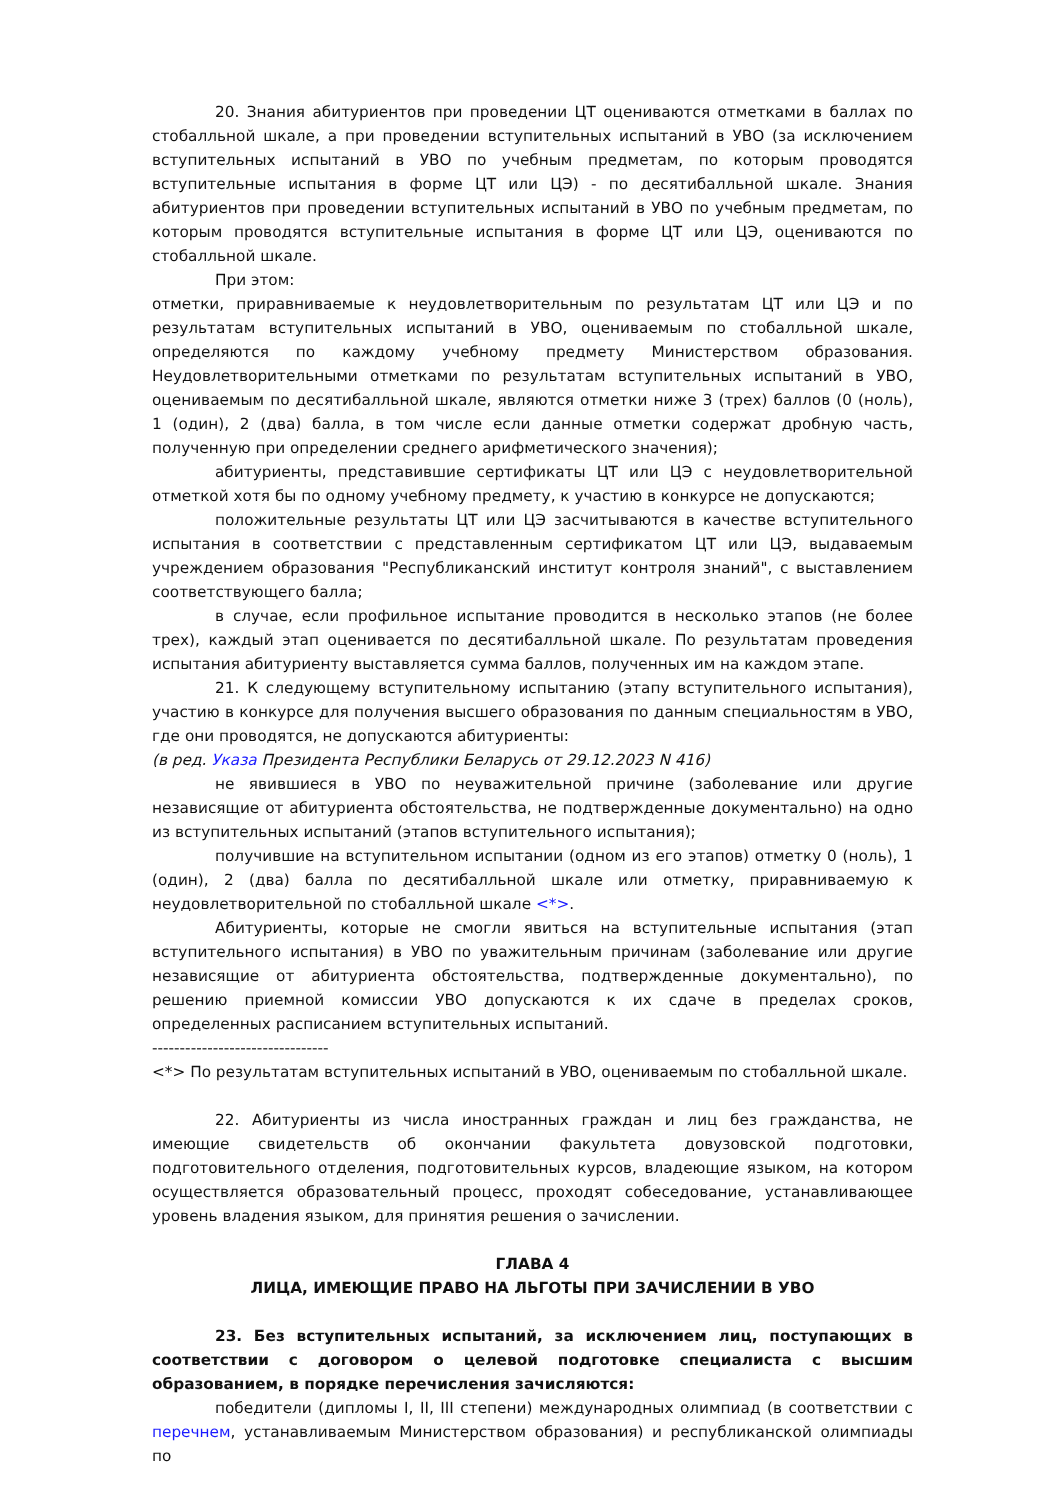20. Знания абитуриентов при проведении ЦТ оцениваются отметками в баллах по стобалльной шкале, а при проведении вступительных испытаний в УВО (за исключением вступительных испытаний в УВО по учебным предметам, по которым проводятся вступительные испытания в форме ЦТ или ЦЭ) - по десятибалльной шкале. Знания абитуриентов при проведении вступительных испытаний в УВО по учебным предметам, по которым проводятся вступительные испытания в форме ЦТ или ЦЭ, оцениваются по стобалльной шкале.
При этом:
отметки, приравниваемые к неудовлетворительным по результатам ЦТ или ЦЭ и по результатам вступительных испытаний в УВО, оцениваемым по стобалльной шкале, определяются по каждому учебному предмету Министерством образования. Неудовлетворительными отметками по результатам вступительных испытаний в УВО, оцениваемым по десятибалльной шкале, являются отметки ниже 3 (трех) баллов (0 (ноль), 1 (один), 2 (два) балла, в том числе если данные отметки содержат дробную часть, полученную при определении среднего арифметического значения);
абитуриенты, представившие сертификаты ЦТ или ЦЭ с неудовлетворительной отметкой хотя бы по одному учебному предмету, к участию в конкурсе не допускаются;
положительные результаты ЦТ или ЦЭ засчитываются в качестве вступительного испытания в соответствии с представленным сертификатом ЦТ или ЦЭ, выдаваемым учреждением образования "Республиканский институт контроля знаний", с выставлением соответствующего балла;
в случае, если профильное испытание проводится в несколько этапов (не более трех), каждый этап оценивается по десятибалльной шкале. По результатам проведения испытания абитуриенту выставляется сумма баллов, полученных им на каждом этапе.
21. К следующему вступительному испытанию (этапу вступительного испытания), участию в конкурсе для получения высшего образования по данным специальностям в УВО, где они проводятся, не допускаются абитуриенты:
(в ред. Указа Президента Республики Беларусь от 29.12.2023 N 416)
не явившиеся в УВО по неуважительной причине (заболевание или другие независящие от абитуриента обстоятельства, не подтвержденные документально) на одно из вступительных испытаний (этапов вступительного испытания);
получившие на вступительном испытании (одном из его этапов) отметку 0 (ноль), 1 (один), 2 (два) балла по десятибалльной шкале или отметку, приравниваемую к неудовлетворительной по стобалльной шкале <*>.
Абитуриенты, которые не смогли явиться на вступительные испытания (этап вступительного испытания) в УВО по уважительным причинам (заболевание или другие независящие от абитуриента обстоятельства, подтвержденные документально), по решению приемной комиссии УВО допускаются к их сдаче в пределах сроков, определенных расписанием вступительных испытаний.
--------------------------------
<*> По результатам вступительных испытаний в УВО, оцениваемым по стобалльной шкале.
22. Абитуриенты из числа иностранных граждан и лиц без гражданства, не имеющие свидетельств об окончании факультета довузовской подготовки, подготовительного отделения, подготовительных курсов, владеющие языком, на котором осуществляется образовательный процесс, проходят собеседование, устанавливающее уровень владения языком, для принятия решения о зачислении.
ГЛАВА 4
ЛИЦА, ИМЕЮЩИЕ ПРАВО НА ЛЬГОТЫ ПРИ ЗАЧИСЛЕНИИ В УВО
23. Без вступительных испытаний, за исключением лиц, поступающих в соответствии с договором о целевой подготовке специалиста с высшим образованием, в порядке перечисления зачисляются:
победители (дипломы I, II, III степени) международных олимпиад (в соответствии с перечнем, устанавливаемым Министерством образования) и республиканской олимпиады по